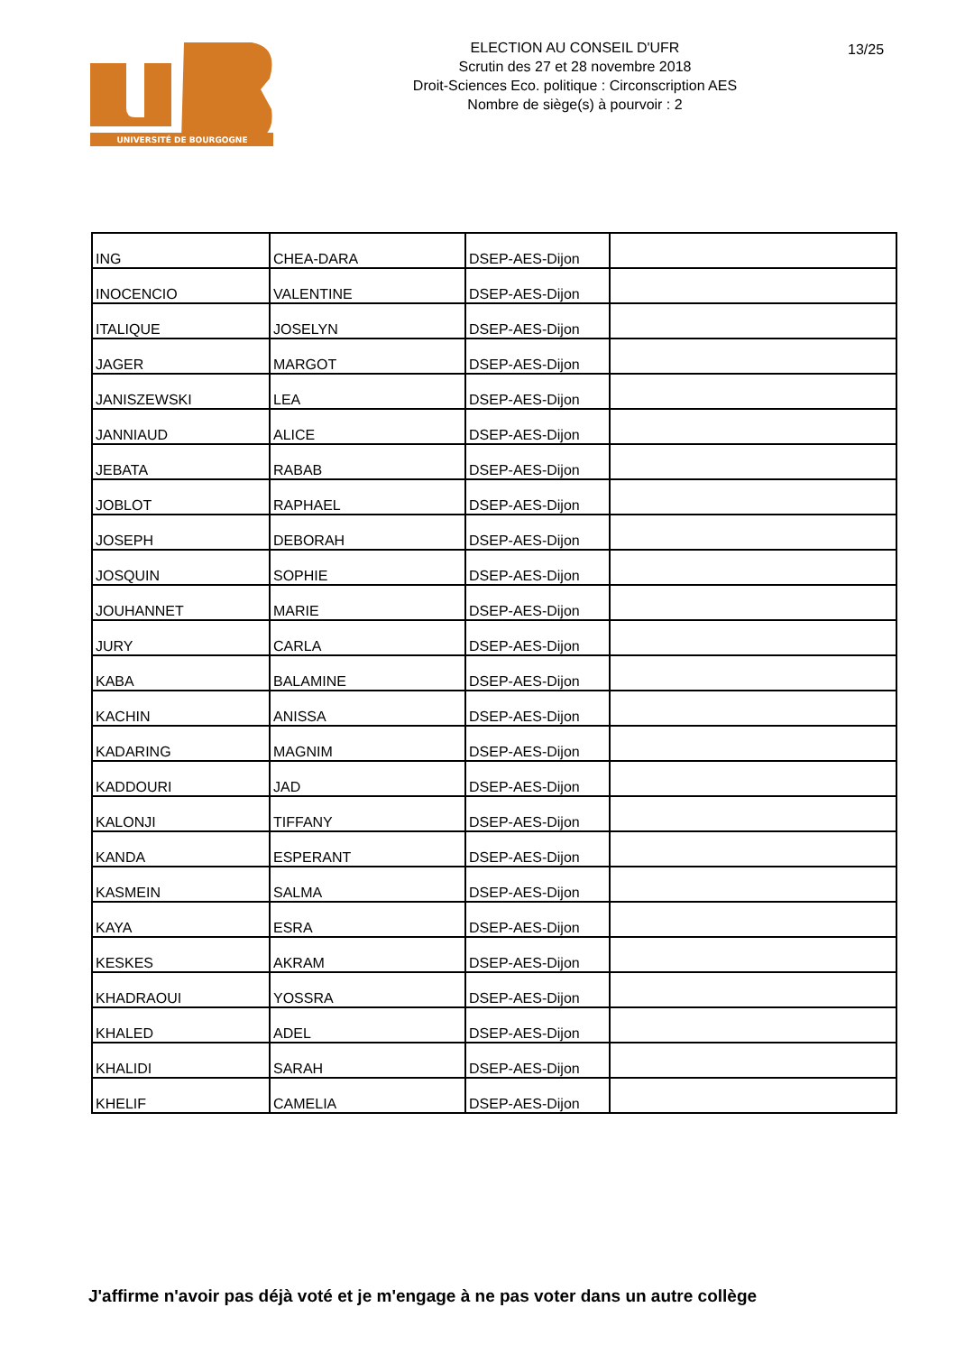UNIVERSITÉ DE BOURGOGNE
ELECTION AU CONSEIL D'UFR
Scrutin des 27 et 28 novembre 2018
Droit-Sciences Eco. politique : Circonscription AES
Nombre de siège(s) à pourvoir : 2
13/25
| ING | CHEA-DARA | DSEP-AES-Dijon | |
| INOCENCIO | VALENTINE | DSEP-AES-Dijon | |
| ITALIQUE | JOSELYN | DSEP-AES-Dijon | |
| JAGER | MARGOT | DSEP-AES-Dijon | |
| JANISZEWSKI | LEA | DSEP-AES-Dijon | |
| JANNIAUD | ALICE | DSEP-AES-Dijon | |
| JEBATA | RABAB | DSEP-AES-Dijon | |
| JOBLOT | RAPHAEL | DSEP-AES-Dijon | |
| JOSEPH | DEBORAH | DSEP-AES-Dijon | |
| JOSQUIN | SOPHIE | DSEP-AES-Dijon | |
| JOUHANNET | MARIE | DSEP-AES-Dijon | |
| JURY | CARLA | DSEP-AES-Dijon | |
| KABA | BALAMINE | DSEP-AES-Dijon | |
| KACHIN | ANISSA | DSEP-AES-Dijon | |
| KADARING | MAGNIM | DSEP-AES-Dijon | |
| KADDOURI | JAD | DSEP-AES-Dijon | |
| KALONJI | TIFFANY | DSEP-AES-Dijon | |
| KANDA | ESPERANT | DSEP-AES-Dijon | |
| KASMEIN | SALMA | DSEP-AES-Dijon | |
| KAYA | ESRA | DSEP-AES-Dijon | |
| KESKES | AKRAM | DSEP-AES-Dijon | |
| KHADRAOUI | YOSSRA | DSEP-AES-Dijon | |
| KHALED | ADEL | DSEP-AES-Dijon | |
| KHALIDI | SARAH | DSEP-AES-Dijon | |
| KHELIF | CAMELIA | DSEP-AES-Dijon | |
J'affirme n'avoir pas déjà voté et je m'engage à ne pas voter dans un autre collège